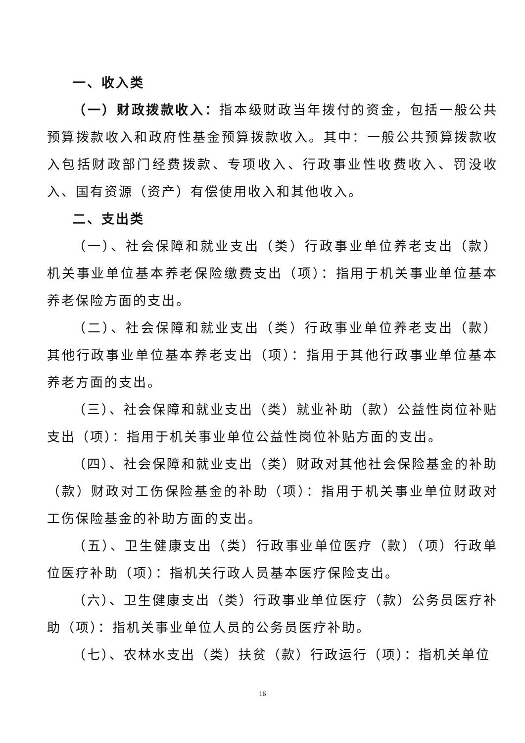一、收入类
（一）财政拨款收入：指本级财政当年拨付的资金，包括一般公共预算拨款收入和政府性基金预算拨款收入。其中：一般公共预算拨款收入包括财政部门经费拨款、专项收入、行政事业性收费收入、罚没收入、国有资源（资产）有偿使用收入和其他收入。
二、支出类
（一）、社会保障和就业支出（类）行政事业单位养老支出（款） 机关事业单位基本养老保险缴费支出（项）：指用于机关事业单位基本养老保险方面的支出。
（二）、社会保障和就业支出（类）行政事业单位养老支出（款） 其他行政事业单位基本养老支出（项）：指用于其他行政事业单位基本养老方面的支出。
（三）、社会保障和就业支出（类）就业补助（款）公益性岗位补贴支出（项）：指用于机关事业单位公益性岗位补贴方面的支出。
（四）、社会保障和就业支出（类）财政对其他社会保险基金的补助（款）财政对工伤保险基金的补助（项）：指用于机关事业单位财政对工伤保险基金的补助方面的支出。
（五）、卫生健康支出（类）行政事业单位医疗（款）（项）行政单位医疗补助（项）：指机关行政人员基本医疗保险支出。
（六）、卫生健康支出（类）行政事业单位医疗（款）公务员医疗补助（项）：指机关事业单位人员的公务员医疗补助。
（七）、农林水支出（类）扶贫（款）行政运行（项）：指机关单位
16